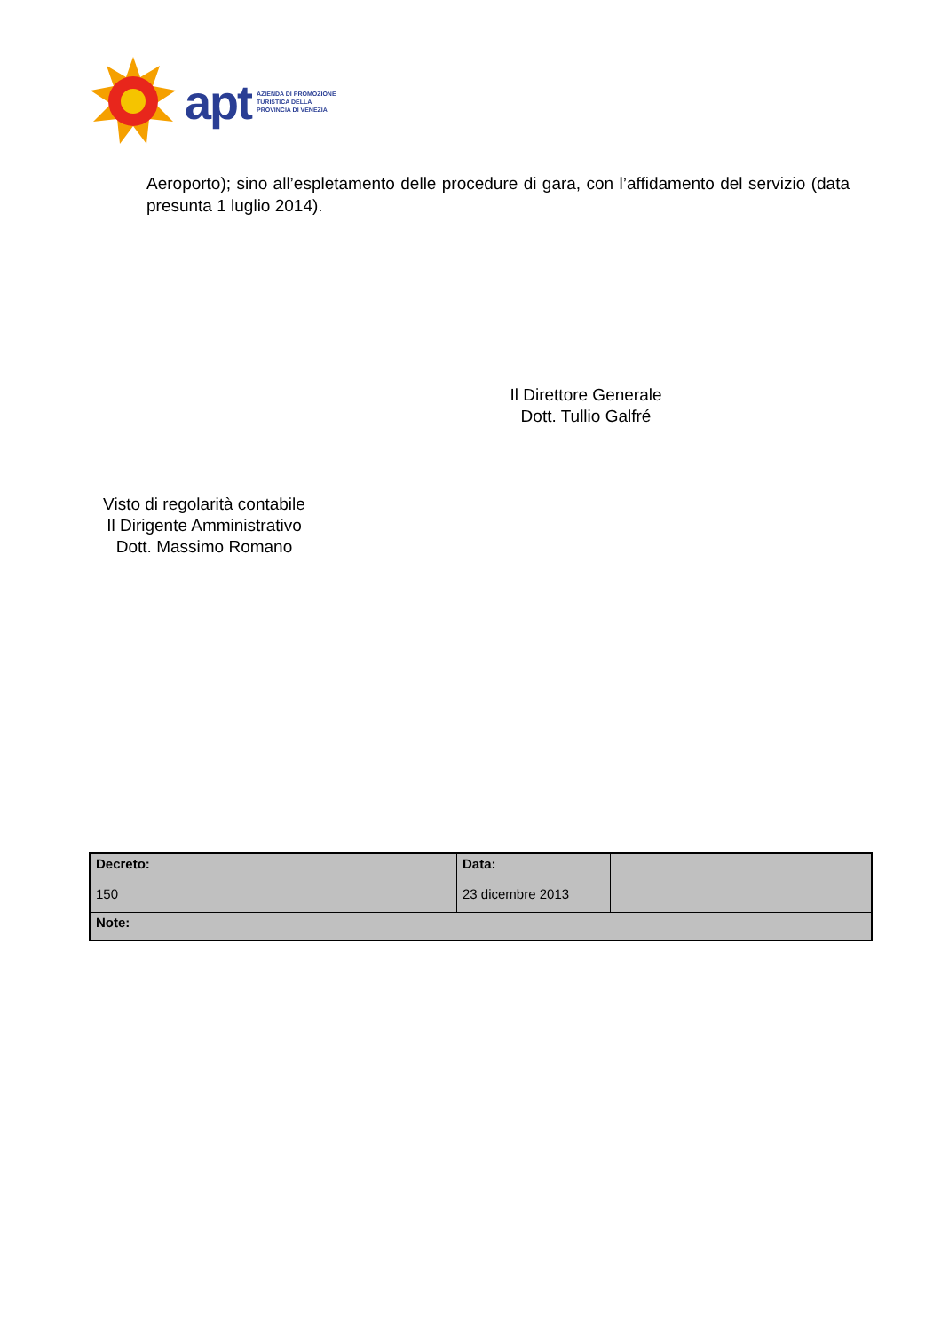apt
AZIENDA DI PROMOZIONE
TURISTICA DELLA
PROVINCIA DI VENEZIA
Aeroporto); sino all’espletamento delle procedure di gara, con l’affidamento del servizio (data presunta 1 luglio 2014).
Il Direttore Generale
Dott. Tullio Galfré
Visto di regolarità contabile
Il Dirigente Amministrativo
Dott. Massimo Romano
| Decreto: 150 | Data: 23 dicembre 2013 | |
| Note: | | |